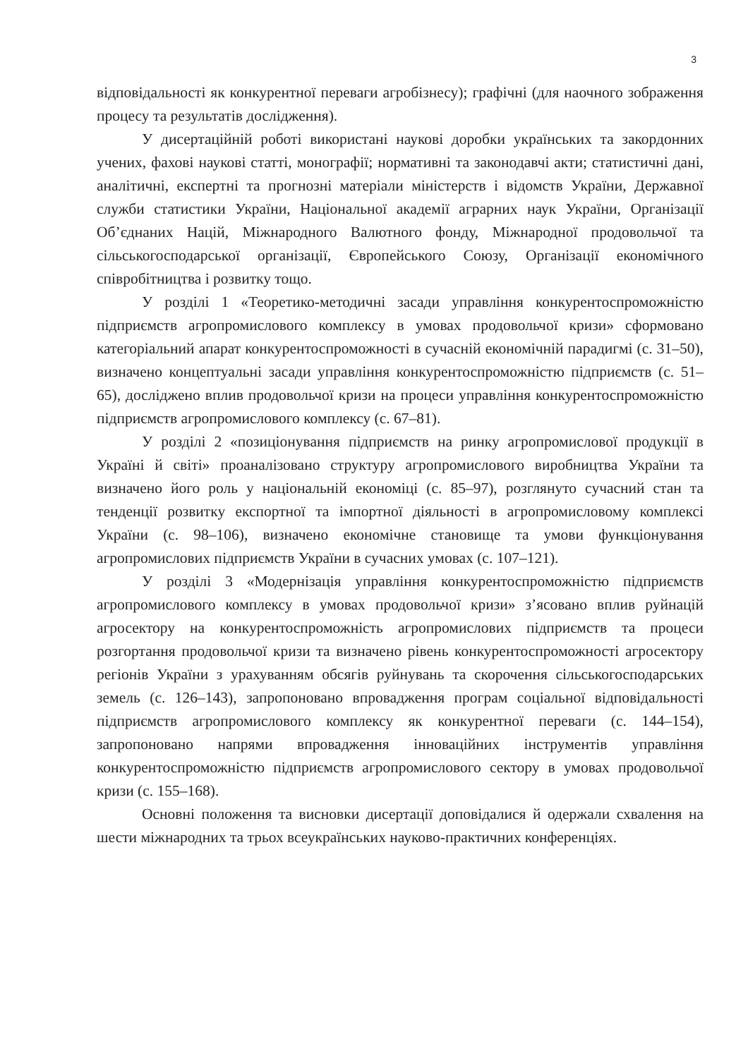3
відповідальності як конкурентної переваги агробізнесу); графічні (для наочного зображення процесу та результатів дослідження).
У дисертаційній роботі використані наукові доробки українських та закордонних учених, фахові наукові статті, монографії; нормативні та законодавчі акти; статистичні дані, аналітичні, експертні та прогнозні матеріали міністерств і відомств України, Державної служби статистики України, Національної академії аграрних наук України, Організації Об’єднаних Націй, Міжнародного Валютного фонду, Міжнародної продовольчої та сільськогосподарської організації, Європейського Союзу, Організації економічного співробітництва і розвитку тощо.
У розділі 1 «Теоретико-методичні засади управління конкурентоспроможністю підприємств агропромислового комплексу в умовах продовольчої кризи» сформовано категоріальний апарат конкурентоспроможності в сучасній економічній парадигмі (с. 31–50), визначено концептуальні засади управління конкурентоспроможністю підприємств (с. 51–65), досліджено вплив продовольчої кризи на процеси управління конкурентоспроможністю підприємств агропромислового комплексу (с. 67–81).
У розділі 2 «позиціонування підприємств на ринку агропромислової продукції в Україні й світі» проаналізовано структуру агропромислового виробництва України та визначено його роль у національній економіці (с. 85–97), розглянуто сучасний стан та тенденції розвитку експортної та імпортної діяльності в агропромисловому комплексі України (с. 98–106), визначено економічне становище та умови функціонування агропромислових підприємств України в сучасних умовах (с. 107–121).
У розділі 3 «Модернізація управління конкурентоспроможністю підприємств агропромислового комплексу в умовах продовольчої кризи» з’ясовано вплив руйнацій агросектору на конкурентоспроможність агропромислових підприємств та процеси розгортання продовольчої кризи та визначено рівень конкурентоспроможності агросектору регіонів України з урахуванням обсягів руйнувань та скорочення сільськогосподарських земель (с. 126–143), запропоновано впровадження програм соціальної відповідальності підприємств агропромислового комплексу як конкурентної переваги (с. 144–154), запропоновано напрями впровадження інноваційних інструментів управління конкурентоспроможністю підприємств агропромислового сектору в умовах продовольчої кризи (с. 155–168).
Основні положення та висновки дисертації доповідалися й одержали схвалення на шести міжнародних та трьох всеукраїнських науково-практичних конференціях.